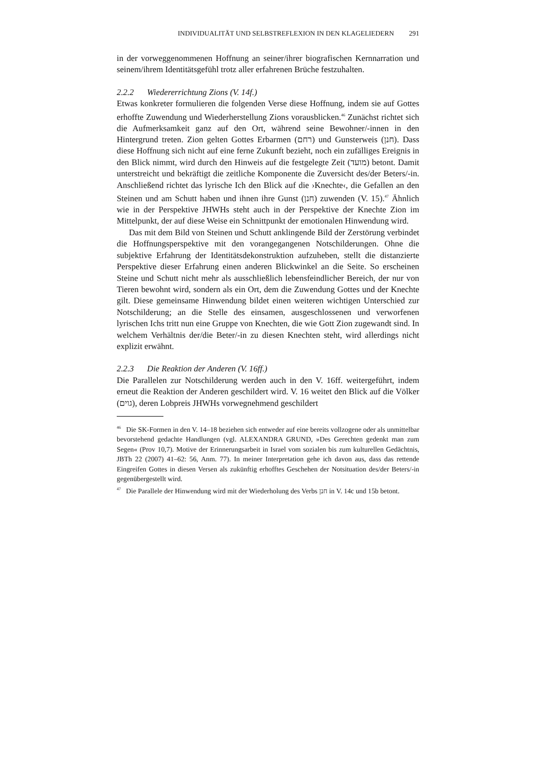INDIVIDUALITÄT UND SELBSTREFLEXION IN DEN KLAGELIEDERN 291
in der vorweggenommenen Hoffnung an seiner/ihrer biografischen Kernnarration und seinem/ihrem Identitätsgefühl trotz aller erfahrenen Brüche festzuhalten.
2.2.2 Wiedererrichtung Zions (V. 14f.)
Etwas konkreter formulieren die folgenden Verse diese Hoffnung, indem sie auf Gottes erhoffte Zuwendung und Wiederherstellung Zions vorausblicken.<sup>46</sup> Zunächst richtet sich die Aufmerksamkeit ganz auf den Ort, während seine Bewohner/-innen in den Hintergrund treten. Zion gelten Gottes Erbarmen (רחם) und Gunsterweis (חנן). Dass diese Hoffnung sich nicht auf eine ferne Zukunft bezieht, noch ein zufälliges Ereignis in den Blick nimmt, wird durch den Hinweis auf die festgelegte Zeit (מועד) betont. Damit unterstreicht und bekräftigt die zeitliche Komponente die Zuversicht des/der Beters/-in. Anschließend richtet das lyrische Ich den Blick auf die ›Knechte‹, die Gefallen an den Steinen und am Schutt haben und ihnen ihre Gunst (חנן) zuwenden (V. 15).<sup>47</sup> Ähnlich wie in der Perspektive JHWHs steht auch in der Perspektive der Knechte Zion im Mittelpunkt, der auf diese Weise ein Schnittpunkt der emotionalen Hinwendung wird.
Das mit dem Bild von Steinen und Schutt anklingende Bild der Zerstörung verbindet die Hoffnungsperspektive mit den vorangegangenen Notschilderungen. Ohne die subjektive Erfahrung der Identitätsdekonstruktion aufzuheben, stellt die distanzierte Perspektive dieser Erfahrung einen anderen Blickwinkel an die Seite. So erscheinen Steine und Schutt nicht mehr als ausschließlich lebensfeindlicher Bereich, der nur von Tieren bewohnt wird, sondern als ein Ort, dem die Zuwendung Gottes und der Knechte gilt. Diese gemeinsame Hinwendung bildet einen weiteren wichtigen Unterschied zur Notschilderung; an die Stelle des einsamen, ausgeschlossenen und verworfenen lyrischen Ichs tritt nun eine Gruppe von Knechten, die wie Gott Zion zugewandt sind. In welchem Verhältnis der/die Beter/-in zu diesen Knechten steht, wird allerdings nicht explizit erwähnt.
2.2.3 Die Reaktion der Anderen (V. 16ff.)
Die Parallelen zur Notschilderung werden auch in den V. 16ff. weitergeführt, indem erneut die Reaktion der Anderen geschildert wird. V. 16 weitet den Blick auf die Völker (גוים), deren Lobpreis JHWHs vorwegnehmend geschildert
<sup>46</sup> Die SK-Formen in den V. 14–18 beziehen sich entweder auf eine bereits vollzogene oder als unmittelbar bevorstehend gedachte Handlungen (vgl. ALEXANDRA GRUND, »Des Gerechten gedenkt man zum Segen« (Prov 10,7). Motive der Erinnerungsarbeit in Israel vom sozialen bis zum kulturellen Gedächtnis, JBTh 22 (2007) 41–62: 56, Anm. 77). In meiner Interpretation gehe ich davon aus, dass das rettende Eingreifen Gottes in diesen Versen als zukünftig erhofftes Geschehen der Notsituation des/der Beters/-in gegenübergestellt wird.
<sup>47</sup> Die Parallele der Hinwendung wird mit der Wiederholung des Verbs חנן in V. 14c und 15b betont.